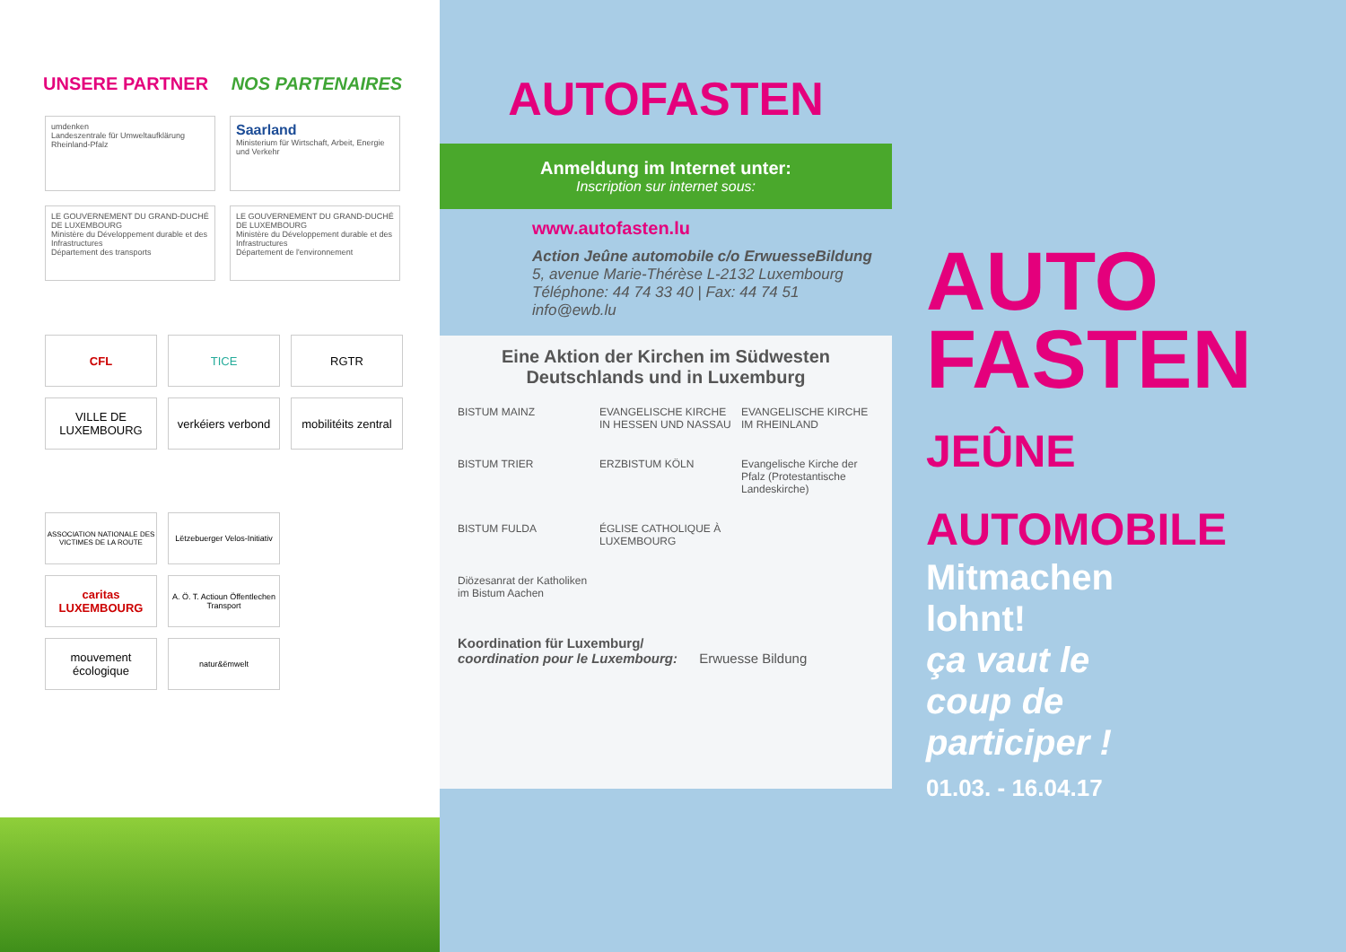UNSERE PARTNER NOS PARTENAIRES
umdenken
Landeszentrale für Umweltaufklärung Rheinland-Pfalz
Saarland
Ministerium für Wirtschaft, Arbeit, Energie und Verkehr
LE GOUVERNEMENT DU GRAND-DUCHÉ DE LUXEMBOURG
Ministère du Développement durable et des Infrastructures
Département des transports
LE GOUVERNEMENT DU GRAND-DUCHÉ DE LUXEMBOURG
Ministère du Développement durable et des Infrastructures
Département de l'environnement
CFL
TICE
RGTR
VILLE DE LUXEMBOURG
verkéiers verbond
mobilitéits zentral
ASSOCIATION NATIONALE DES VICTIMES DE LA ROUTE
Lëtzebuerger Velos-Initiativ
caritas LUXEMBOURG
A. Ö. T. Actioun Öffentlechen Transport
mouvement écologique
natur&ëmwelt
AUTOFASTEN
Anmeldung im Internet unter:
Inscription sur internet sous:
www.autofasten.lu
Action Jeûne automobile c/o ErwuesseBildung
5, avenue Marie-Thérèse L-2132 Luxembourg
Téléphone: 44 74 33 40 | Fax: 44 74 51
info@ewb.lu
Eine Aktion der Kirchen im Südwesten Deutschlands und in Luxemburg
BISTUM MAINZ
EVANGELISCHE KIRCHE IN HESSEN UND NASSAU
EVANGELISCHE KIRCHE IM RHEINLAND
BISTUM TRIER
ERZBISTUM KÖLN
Evangelische Kirche der Pfalz (Protestantische Landeskirche)
BISTUM FULDA
ÉGLISE CATHOLIQUE À LUXEMBOURG
Diözesanrat der Katholiken im Bistum Aachen
Koordination für Luxemburg/
coordination pour le Luxembourg: Erwuesse Bildung
AUTO
FASTEN
JEÛNE
AUTOMOBILE
Mitmachen
lohnt!
ça vaut le
coup de
participer !
01.03. - 16.04.17